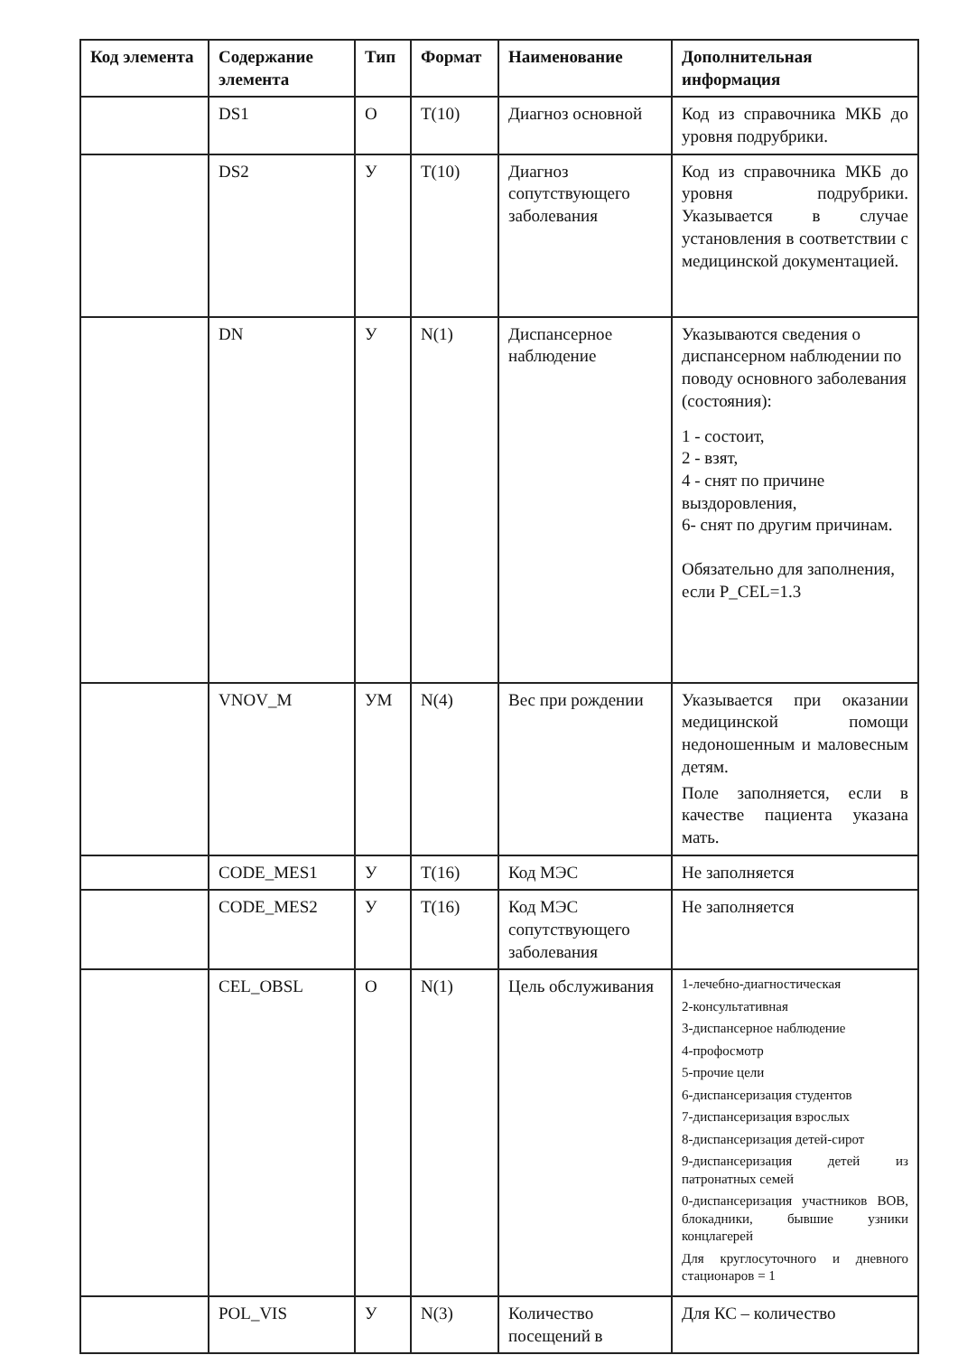| Код элемента | Содержание элемента | Тип | Формат | Наименование | Дополнительная информация |
| --- | --- | --- | --- | --- | --- |
| | DS1 | О | T(10) | Диагноз основной | Код из справочника МКБ до уровня подрубрики. |
| | DS2 | У | T(10) | Диагноз сопутствующего заболевания | Код из справочника МКБ до уровня подрубрики. Указывается в случае установления в соответствии с медицинской документацией. |
| | DN | У | N(1) | Диспансерное наблюдение | Указываются сведения о диспансерном наблюдении по поводу основного заболевания (состояния): 1 - состоит, 2 - взят, 4 - снят по причине выздоровления, 6- снят по другим причинам. Обязательно для заполнения, если P_CEL=1.3 |
| | VNOV_M | УМ | N(4) | Вес при рождении | Указывается при оказании медицинской помощи недоношенным и маловесным детям. Поле заполняется, если в качестве пациента указана мать. |
| | CODE_MES1 | У | T(16) | Код МЭС | Не заполняется |
| | CODE_MES2 | У | T(16) | Код МЭС сопутствующего заболевания | Не заполняется |
| | CEL_OBSL | О | N(1) | Цель обслуживания | 1-лечебно-диагностическая 2-консультативная 3-диспансерное наблюдение 4-профосмотр 5-прочие цели 6-диспансеризация студентов 7-диспансеризация взрослых 8-диспансеризация детей-сирот 9-диспансеризация детей из патронатных семей 0-диспансеризация участников ВОВ, блокадники, бывшие узники концлагерей Для круглосуточного и дневного стационаров = 1 |
| | POL_VIS | У | N(3) | Количество посещений в | Для КС – количество |